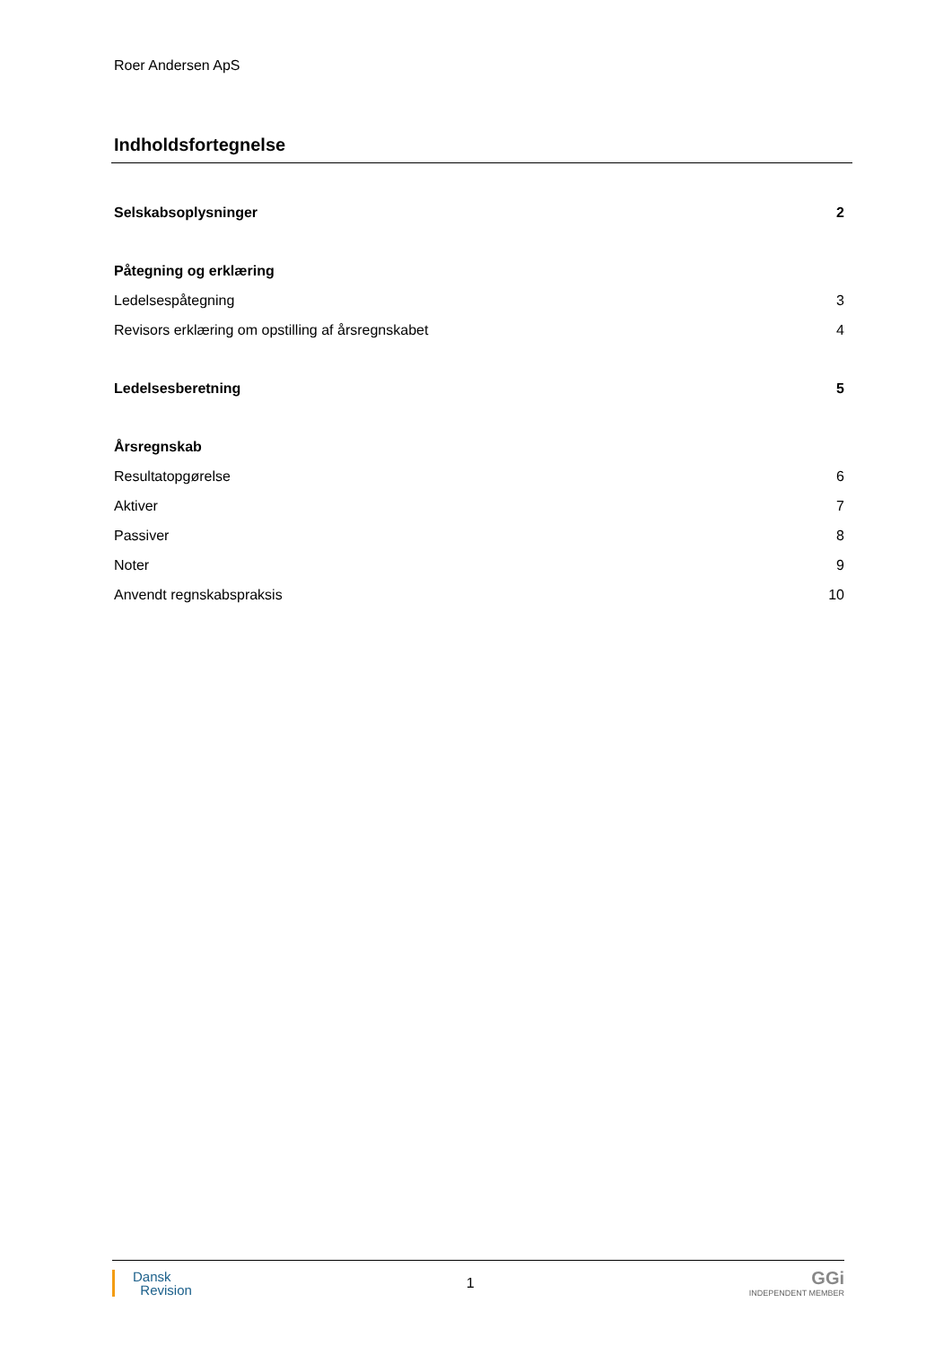Roer Andersen ApS
Indholdsfortegnelse
Selskabsoplysninger 2
Påtegning og erklæring
Ledelsespåtegning 3
Revisors erklæring om opstilling af årsregnskabet 4
Ledelsesberetning 5
Årsregnskab
Resultatopgørelse 6
Aktiver 7
Passiver 8
Noter 9
Anvendt regnskabspraksis 10
Dansk
Revision
1
GGi
INDEPENDENT MEMBER